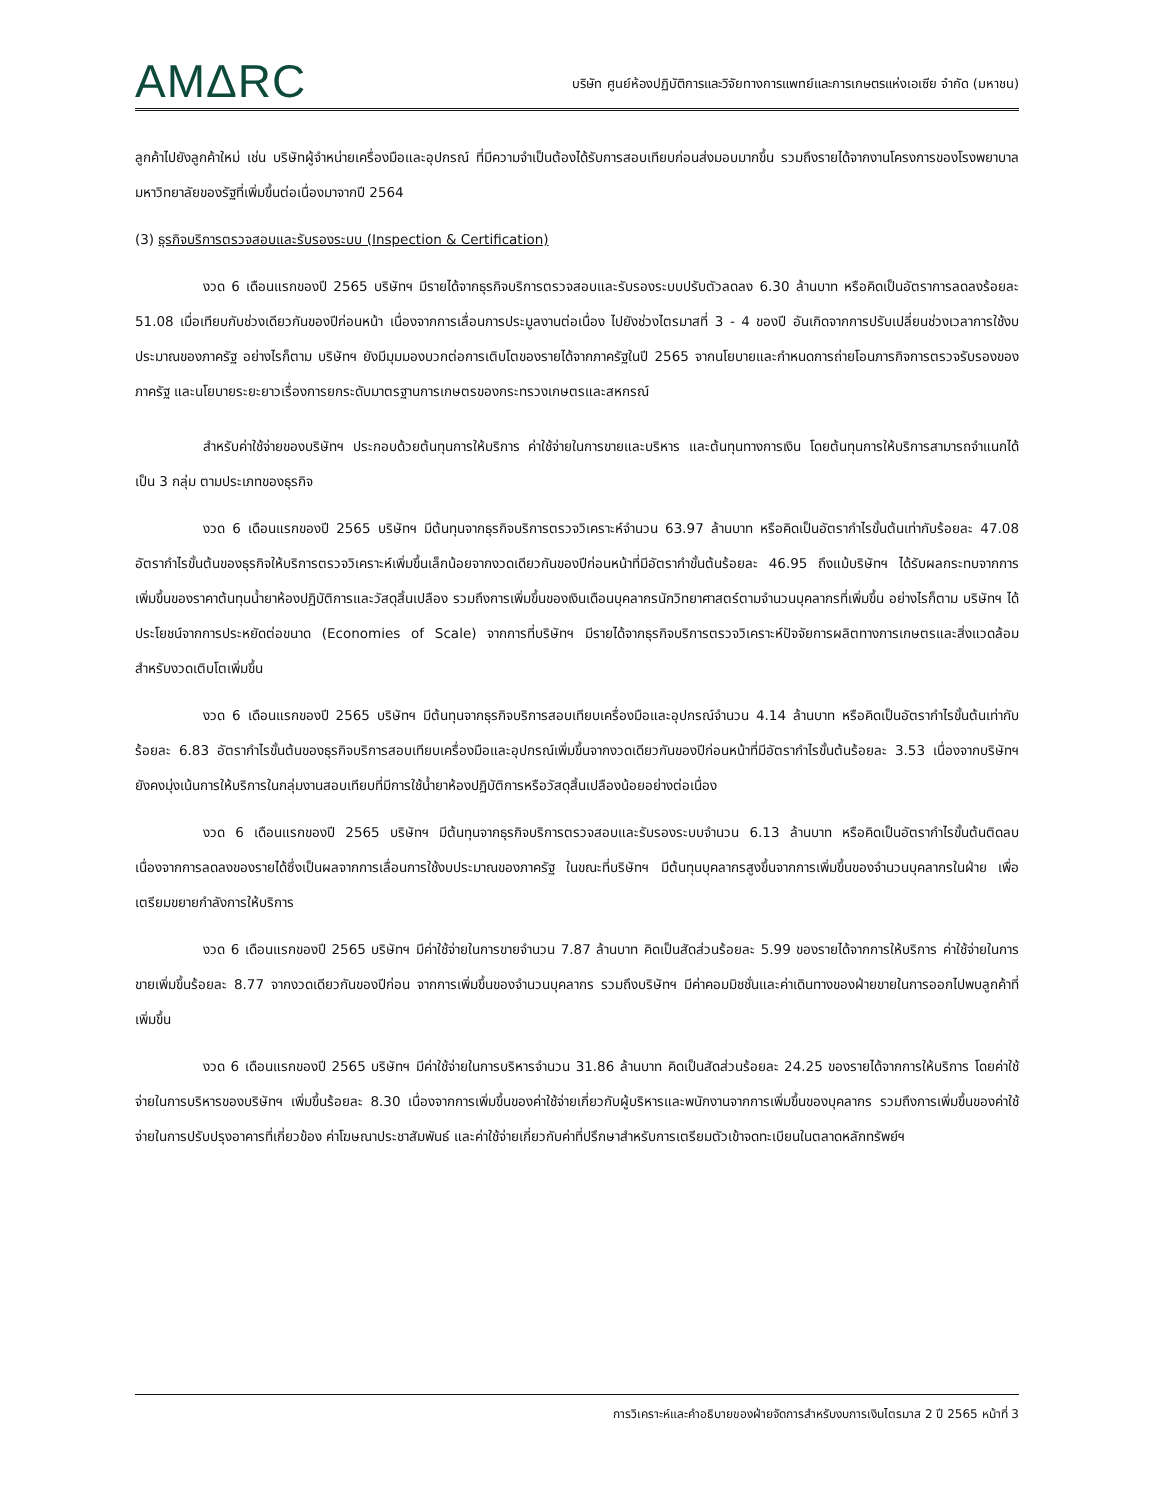AMΔRC
บริษัท ศูนย์ห้องปฏิบัติการและวิจัยทางการแพทย์และการเกษตรแห่งเอเซีย จำกัด (มหาชน)
ลูกค้าไปยังลูกค้าใหม่ เช่น บริษัทผู้จำหน่ายเครื่องมือและอุปกรณ์ ที่มีความจำเป็นต้องได้รับการสอบเทียบก่อนส่งมอบมากขึ้น รวมถึงรายได้จากงานโครงการของโรงพยาบาลมหาวิทยาลัยของรัฐที่เพิ่มขึ้นต่อเนื่องมาจากปี 2564
(3) ธุรกิจบริการตรวจสอบและรับรองระบบ (Inspection & Certification)
งวด 6 เดือนแรกของปี 2565 บริษัทฯ มีรายได้จากธุรกิจบริการตรวจสอบและรับรองระบบปรับตัวลดลง 6.30 ล้านบาท หรือคิดเป็นอัตราการลดลงร้อยละ 51.08 เมื่อเทียบกับช่วงเดียวกันของปีก่อนหน้า เนื่องจากการเลื่อนการประมูลงานต่อเนื่อง ไปยังช่วงไตรมาสที่ 3 - 4 ของปี อันเกิดจากการปรับเปลี่ยนช่วงเวลาการใช้งบประมาณของภาครัฐ อย่างไรก็ตาม บริษัทฯ ยังมีมุมมองบวกต่อการเติบโตของรายได้จากภาครัฐในปี 2565 จากนโยบายและกำหนดการถ่ายโอนภารกิจการตรวจรับรองของภาครัฐ และนโยบายระยะยาวเรื่องการยกระดับมาตรฐานการเกษตรของกระทรวงเกษตรและสหกรณ์
สำหรับค่าใช้จ่ายของบริษัทฯ ประกอบด้วยต้นทุนการให้บริการ ค่าใช้จ่ายในการขายและบริหาร และต้นทุนทางการเงิน โดยต้นทุนการให้บริการสามารถจำแนกได้เป็น 3 กลุ่ม ตามประเภทของธุรกิจ
งวด 6 เดือนแรกของปี 2565 บริษัทฯ มีต้นทุนจากธุรกิจบริการตรวจวิเคราะห์จำนวน 63.97 ล้านบาท หรือคิดเป็นอัตรากำไรขั้นต้นเท่ากับร้อยละ 47.08 อัตรากำไรขั้นต้นของธุรกิจให้บริการตรวจวิเคราะห์เพิ่มขึ้นเล็กน้อยจากงวดเดียวกันของปีก่อนหน้าที่มีอัตรากำขั้นต้นร้อยละ 46.95 ถึงแม้บริษัทฯ ได้รับผลกระทบจากการเพิ่มขึ้นของราคาต้นทุนน้ำยาห้องปฏิบัติการและวัสดุสิ้นเปลือง รวมถึงการเพิ่มขึ้นของเงินเดือนบุคลากรนักวิทยาศาสตร์ตามจำนวนบุคลากรที่เพิ่มขึ้น อย่างไรก็ตาม บริษัทฯ ได้ประโยชน์จากการประหยัดต่อขนาด (Economies of Scale) จากการที่บริษัทฯ มีรายได้จากธุรกิจบริการตรวจวิเคราะห์ปัจจัยการผลิตทางการเกษตรและสิ่งแวดล้อมสำหรับงวดเติบโตเพิ่มขึ้น
งวด 6 เดือนแรกของปี 2565 บริษัทฯ มีต้นทุนจากธุรกิจบริการสอบเทียบเครื่องมือและอุปกรณ์จำนวน 4.14 ล้านบาท หรือคิดเป็นอัตรากำไรขั้นต้นเท่ากับร้อยละ 6.83 อัตรากำไรขั้นต้นของธุรกิจบริการสอบเทียบเครื่องมือและอุปกรณ์เพิ่มขึ้นจากงวดเดียวกันของปีก่อนหน้าที่มีอัตรากำไรขั้นต้นร้อยละ 3.53 เนื่องจากบริษัทฯ ยังคงมุ่งเน้นการให้บริการในกลุ่มงานสอบเทียบที่มีการใช้น้ำยาห้องปฏิบัติการหรือวัสดุสิ้นเปลืองน้อยอย่างต่อเนื่อง
งวด 6 เดือนแรกของปี 2565 บริษัทฯ มีต้นทุนจากธุรกิจบริการตรวจสอบและรับรองระบบจำนวน 6.13 ล้านบาท หรือคิดเป็นอัตรากำไรขั้นต้นติดลบ เนื่องจากการลดลงของรายได้ซึ่งเป็นผลจากการเลื่อนการใช้งบประมาณของภาครัฐ ในขณะที่บริษัทฯ มีต้นทุนบุคลากรสูงขึ้นจากการเพิ่มขึ้นของจำนวนบุคลากรในฝ่าย เพื่อเตรียมขยายกำลังการให้บริการ
งวด 6 เดือนแรกของปี 2565 บริษัทฯ มีค่าใช้จ่ายในการขายจำนวน 7.87 ล้านบาท คิดเป็นสัดส่วนร้อยละ 5.99 ของรายได้จากการให้บริการ ค่าใช้จ่ายในการขายเพิ่มขึ้นร้อยละ 8.77 จากงวดเดียวกันของปีก่อน จากการเพิ่มขึ้นของจำนวนบุคลากร รวมถึงบริษัทฯ มีค่าคอมมิชชั่นและค่าเดินทางของฝ่ายขายในการออกไปพบลูกค้าที่เพิ่มขึ้น
งวด 6 เดือนแรกของปี 2565 บริษัทฯ มีค่าใช้จ่ายในการบริหารจำนวน 31.86 ล้านบาท คิดเป็นสัดส่วนร้อยละ 24.25 ของรายได้จากการให้บริการ โดยค่าใช้จ่ายในการบริหารของบริษัทฯ เพิ่มขึ้นร้อยละ 8.30 เนื่องจากการเพิ่มขึ้นของค่าใช้จ่ายเกี่ยวกับผู้บริหารและพนักงานจากการเพิ่มขึ้นของบุคลากร รวมถึงการเพิ่มขึ้นของค่าใช้จ่ายในการปรับปรุงอาคารที่เกี่ยวข้อง ค่าโฆษณาประชาสัมพันธ์ และค่าใช้จ่ายเกี่ยวกับค่าที่ปรึกษาสำหรับการเตรียมตัวเข้าจดทะเบียนในตลาดหลักทรัพย์ฯ
การวิเคราะห์และคำอธิบายของฝ่ายจัดการสำหรับงบการเงินไตรมาส 2 ปี 2565 หน้าที่ 3